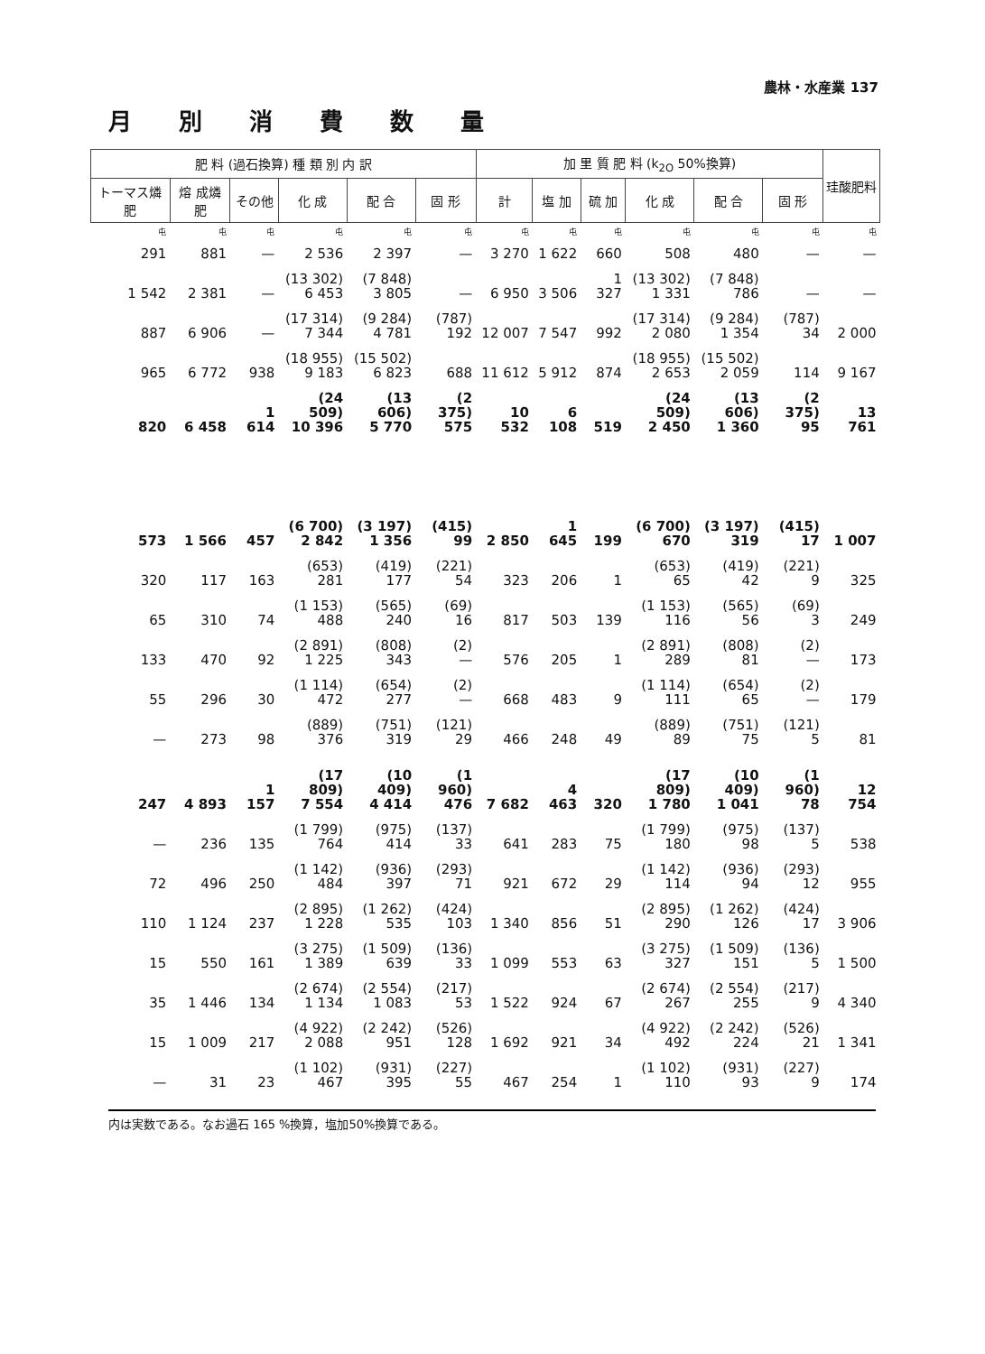農林・水産業 137
月別消費数量
| 肥 料 (過石換算) 種 類 別 内 訳 | | | | | | 加 里 質 肥 料 (k<sub>2O</sub> 50%換算) | | | | | | 珪酸肥料 |
| --- | --- | --- | --- | --- | --- | --- | --- | --- | --- | --- | --- | --- |
| トーマス燐 肥 | 熔 成燐 肥 | その他 | 化 成 | 配 合 | 固 形 | 計 | 塩 加 | 硫 加 | 化 成 | 配 合 | 固 形 | |
| 屯 | 屯 | 屯 | 屯 | 屯 | 屯 | 屯 | 屯 | 屯 | 屯 | 屯 | 屯 | 屯 |
| 291 | 881 | — | 2 536 | 2 397 | — | 3 270 | 1 622 | 660 | 508 | 480 | — | — |
| 1 542 | 2 381 | — | (13 302) 6 453 | (7 848) 3 805 | — | 6 950 | 3 506 | 1 327 | (13 302) 1 331 | (7 848) 786 | — | — |
| 887 | 6 906 | — | (17 314) 7 344 | (9 284) 4 781 | (787) 192 | 12 007 | 7 547 | 992 | (17 314) 2 080 | (9 284) 1 354 | (787) 34 | 2 000 |
| 965 | 6 772 | 938 | (18 955) 9 183 | (15 502) 6 823 | 688 | 11 612 | 5 912 | 874 | (18 955) 2 653 | (15 502) 2 059 | 114 | 9 167 |
| 820 | 6 458 | 1 614 | (24 509) 10 396 | (13 606) 5 770 | (2 375) 575 | 10 532 | 6 108 | 519 | (24 509) 2 450 | (13 606) 1 360 | (2 375) 95 | 13 761 |
| 573 | 1 566 | 457 | (6 700) 2 842 | (3 197) 1 356 | (415) 99 | 2 850 | 1 645 | 199 | (6 700) 670 | (3 197) 319 | (415) 17 | 1 007 |
| 320 | 117 | 163 | (653) 281 | (419) 177 | (221) 54 | 323 | 206 | 1 | (653) 65 | (419) 42 | (221) 9 | 325 |
| 65 | 310 | 74 | (1 153) 488 | (565) 240 | (69) 16 | 817 | 503 | 139 | (1 153) 116 | (565) 56 | (69) 3 | 249 |
| 133 | 470 | 92 | (2 891) 1 225 | (808) 343 | (2) — | 576 | 205 | 1 | (2 891) 289 | (808) 81 | (2) — | 173 |
| 55 | 296 | 30 | (1 114) 472 | (654) 277 | (2) — | 668 | 483 | 9 | (1 114) 111 | (654) 65 | (2) — | 179 |
| — | 273 | 98 | (889) 376 | (751) 319 | (121) 29 | 466 | 248 | 49 | (889) 89 | (751) 75 | (121) 5 | 81 |
| 247 | 4 893 | 1 157 | (17 809) 7 554 | (10 409) 4 414 | (1 960) 476 | 7 682 | 4 463 | 320 | (17 809) 1 780 | (10 409) 1 041 | (1 960) 78 | 12 754 |
| — | 236 | 135 | (1 799) 764 | (975) 414 | (137) 33 | 641 | 283 | 75 | (1 799) 180 | (975) 98 | (137) 5 | 538 |
| 72 | 496 | 250 | (1 142) 484 | (936) 397 | (293) 71 | 921 | 672 | 29 | (1 142) 114 | (936) 94 | (293) 12 | 955 |
| 110 | 1 124 | 237 | (2 895) 1 228 | (1 262) 535 | (424) 103 | 1 340 | 856 | 51 | (2 895) 290 | (1 262) 126 | (424) 17 | 3 906 |
| 15 | 550 | 161 | (3 275) 1 389 | (1 509) 639 | (136) 33 | 1 099 | 553 | 63 | (3 275) 327 | (1 509) 151 | (136) 5 | 1 500 |
| 35 | 1 446 | 134 | (2 674) 1 134 | (2 554) 1 083 | (217) 53 | 1 522 | 924 | 67 | (2 674) 267 | (2 554) 255 | (217) 9 | 4 340 |
| 15 | 1 009 | 217 | (4 922) 2 088 | (2 242) 951 | (526) 128 | 1 692 | 921 | 34 | (4 922) 492 | (2 242) 224 | (526) 21 | 1 341 |
| — | 31 | 23 | (1 102) 467 | (931) 395 | (227) 55 | 467 | 254 | 1 | (1 102) 110 | (931) 93 | (227) 9 | 174 |
内は実数である。なお過石 165 %換算，塩加50%換算である。